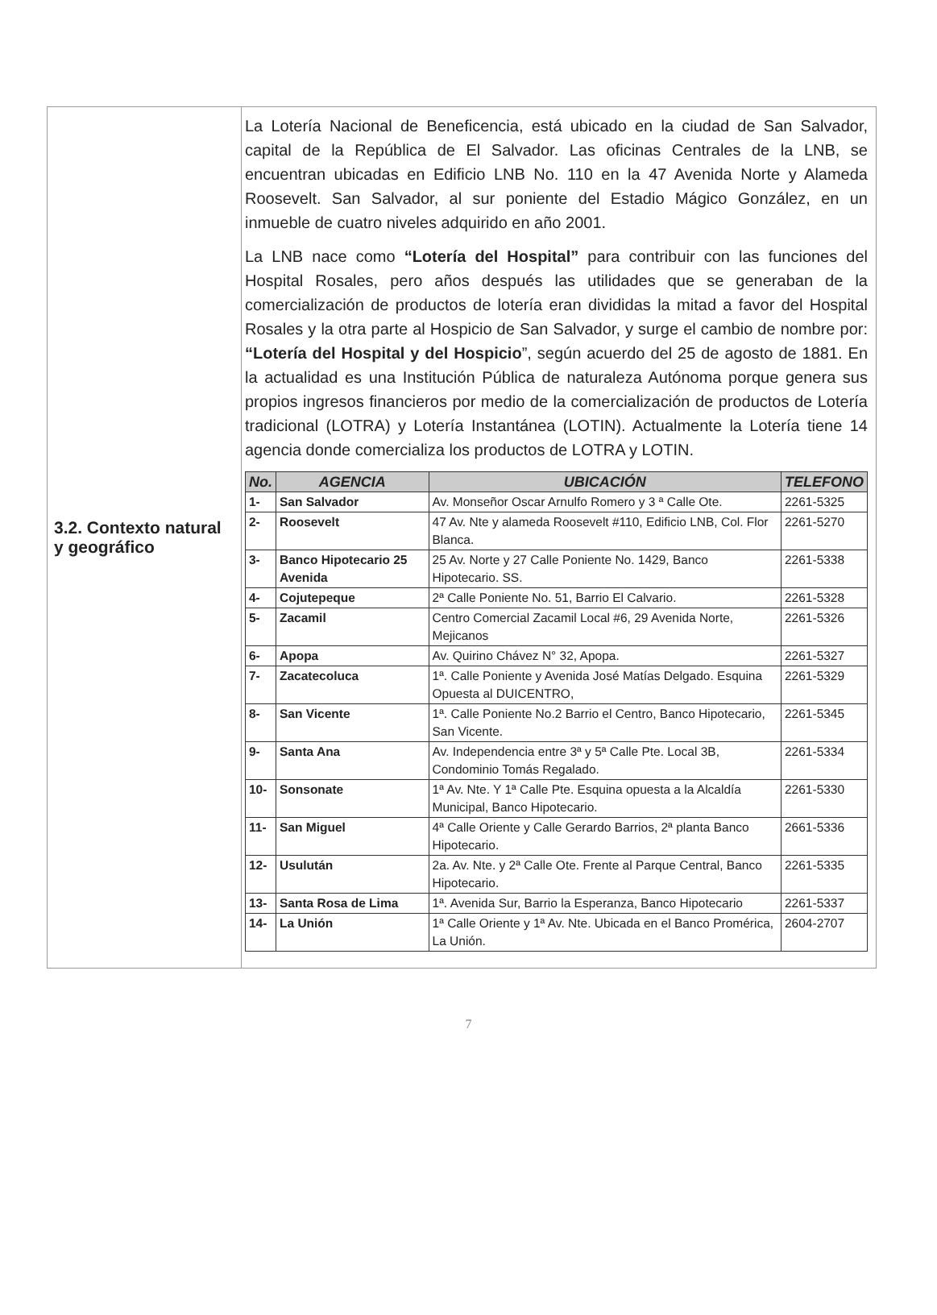| 3.2. Contexto natural y geográfico | La Lotería Nacional de Beneficencia, está ubicado en la ciudad de San Salvador, capital de la República de El Salvador. Las oficinas Centrales de la LNB, se encuentran ubicadas en Edificio LNB No. 110 en la 47 Avenida Norte y Alameda Roosevelt. San Salvador, al sur poniente del Estadio Mágico González, en un inmueble de cuatro niveles adquirido en año 2001. La LNB nace como “Lotería del Hospital” para contribuir con las funciones del Hospital Rosales, pero años después las utilidades que se generaban de la comercialización de productos de lotería eran divididas la mitad a favor del Hospital Rosales y la otra parte al Hospicio de San Salvador, y surge el cambio de nombre por: “Lotería del Hospital y del Hospicio ”, según acuerdo del 25 de agosto de 1881. En la actualidad es una Institución Pública de naturaleza Autónoma porque genera sus propios ingresos financieros por medio de la comercialización de productos de Lotería tradicional (LOTRA) y Lotería Instantánea (LOTIN). Actualmente la Lotería tiene 14 agencia donde comercializa los productos de LOTRA y LOTIN. / No. / AGENCIA / UBICACIÓN / TELEFONO / / --- / --- / --- / --- / / 1- / San Salvador / Av. Monseñor Oscar Arnulfo Romero y 3 ª Calle Ote. / 2261-5325 / / 2- / Roosevelt / 47 Av. Nte y alameda Roosevelt #110, Edificio LNB, Col. Flor Blanca. / 2261-5270 / / 3- / Banco Hipotecario 25 Avenida / 25 Av. Norte y 27 Calle Poniente No. 1429, Banco Hipotecario. SS. / 2261-5338 / / 4- / Cojutepeque / 2ª Calle Poniente No. 51, Barrio El Calvario. / 2261-5328 / / 5- / Zacamil / Centro Comercial Zacamil Local #6, 29 Avenida Norte, Mejicanos / 2261-5326 / / 6- / Apopa / Av. Quirino Chávez N° 32, Apopa. / 2261-5327 / / 7- / Zacatecoluca / 1ª. Calle Poniente y Avenida José Matías Delgado. Esquina Opuesta al DUICENTRO, / 2261-5329 / / 8- / San Vicente / 1ª. Calle Poniente No.2 Barrio el Centro, Banco Hipotecario, San Vicente. / 2261-5345 / / 9- / Santa Ana / Av. Independencia entre 3ª y 5ª Calle Pte. Local 3B, Condominio Tomás Regalado. / 2261-5334 / / 10- / Sonsonate / 1ª Av. Nte. Y 1ª Calle Pte. Esquina opuesta a la Alcaldía Municipal, Banco Hipotecario. / 2261-5330 / / 11- / San Miguel / 4ª Calle Oriente y Calle Gerardo Barrios, 2ª planta Banco Hipotecario. / 2661-5336 / / 12- / Usulután / 2a. Av. Nte. y 2ª Calle Ote. Frente al Parque Central, Banco Hipotecario. / 2261-5335 / / 13- / Santa Rosa de Lima / 1ª. Avenida Sur, Barrio la Esperanza, Banco Hipotecario / 2261-5337 / / 14- / La Unión / 1ª Calle Oriente y 1ª Av. Nte. Ubicada en el Banco Promérica, La Unión. / 2604-2707 / |
7